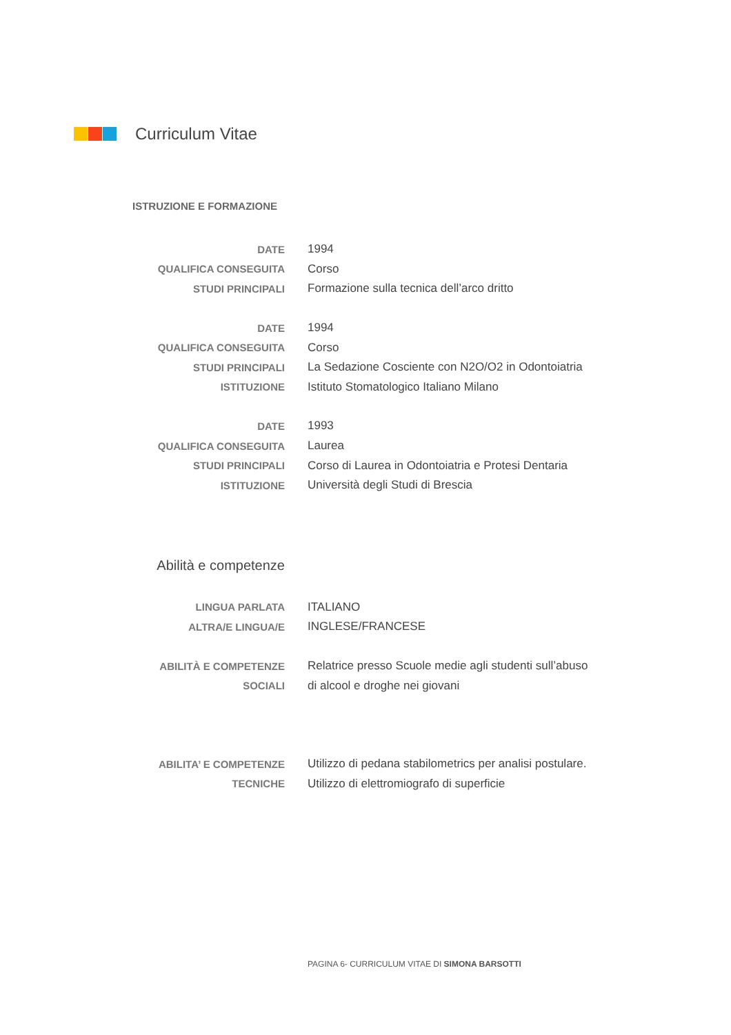Curriculum Vitae
ISTRUZIONE E FORMAZIONE
DATE 1994
QUALIFICA CONSEGUITA Corso
STUDI PRINCIPALI
Formazione sulla tecnica dell’arco dritto
DATE 1994
QUALIFICA CONSEGUITA Corso
STUDI PRINCIPALI
La Sedazione Cosciente con N2O/O2 in Odontoiatria
ISTITUZIONE
Istituto Stomatologico Italiano Milano
DATE 1993
QUALIFICA CONSEGUITA Laurea
STUDI PRINCIPALI
Corso di Laurea in Odontoiatria e Protesi Dentaria
ISTITUZIONE
Università degli Studi di Brescia
Abilità e competenze
LINGUA PARLATA ITALIANO
ALTRA/E LINGUA/E INGLESE/FRANCESE
ABILITÀ E COMPETENZE
Relatrice presso Scuole medie agli studenti sull’abuso
SOCIALI di alcool e droghe nei giovani
ABILITA’ E COMPETENZE
Utilizzo di pedana stabilometrics per analisi postulare.
TECNICHE
Utilizzo di elettromiografo di superficie
PAGINA 6- CURRICULUM VITAE DI SIMONA BARSOTTI